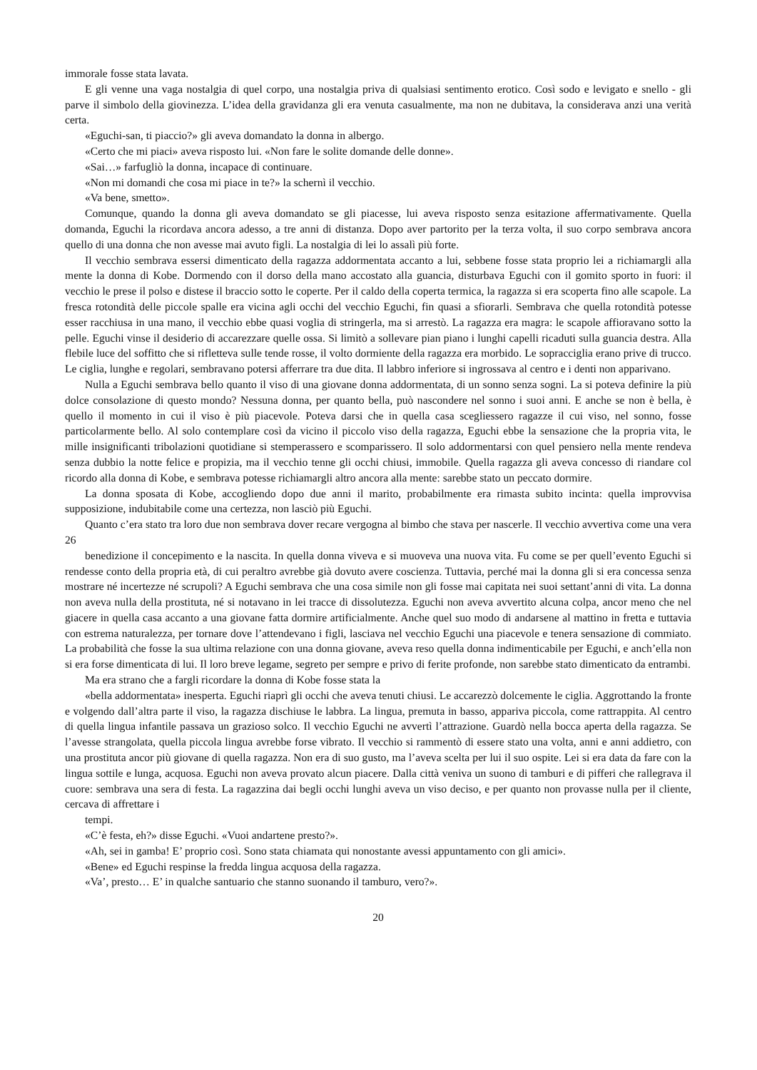immorale fosse stata lavata.
E gli venne una vaga nostalgia di quel corpo, una nostalgia priva di qualsiasi sentimento erotico. Così sodo e levigato e snello - gli parve il simbolo della giovinezza. L’idea della gravidanza gli era venuta casualmente, ma non ne dubitava, la considerava anzi una verità certa.
«Eguchi-san, ti piaccio?» gli aveva domandato la donna in albergo.
«Certo che mi piaci» aveva risposto lui. «Non fare le solite domande delle donne».
«Sai…» farfugliò la donna, incapace di continuare.
«Non mi domandi che cosa mi piace in te?» la schernì il vecchio.
«Va bene, smetto».
Comunque, quando la donna gli aveva domandato se gli piacesse, lui aveva risposto senza esitazione affermativamente. Quella domanda, Eguchi la ricordava ancora adesso, a tre anni di distanza. Dopo aver partorito per la terza volta, il suo corpo sembrava ancora quello di una donna che non avesse mai avuto figli. La nostalgia di lei lo assalì più forte.
Il vecchio sembrava essersi dimenticato della ragazza addormentata accanto a lui, sebbene fosse stata proprio lei a richiamargli alla mente la donna di Kobe. Dormendo con il dorso della mano accostato alla guancia, disturbava Eguchi con il gomito sporto in fuori: il vecchio le prese il polso e distese il braccio sotto le coperte. Per il caldo della coperta termica, la ragazza si era scoperta fino alle scapole. La fresca rotondità delle piccole spalle era vicina agli occhi del vecchio Eguchi, fin quasi a sfiorarli. Sembrava che quella rotondità potesse esser racchiusa in una mano, il vecchio ebbe quasi voglia di stringerla, ma si arrestò. La ragazza era magra: le scapole affioravano sotto la pelle. Eguchi vinse il desiderio di accarezzare quelle ossa. Si limitò a sollevare pian piano i lunghi capelli ricaduti sulla guancia destra. Alla flebile luce del soffitto che si rifletteva sulle tende rosse, il volto dormiente della ragazza era morbido. Le sopracciglia erano prive di trucco. Le ciglia, lunghe e regolari, sembravano potersi afferrare tra due dita. Il labbro inferiore si ingrossava al centro e i denti non apparivano.
Nulla a Eguchi sembrava bello quanto il viso di una giovane donna addormentata, di un sonno senza sogni. La si poteva definire la più dolce consolazione di questo mondo? Nessuna donna, per quanto bella, può nascondere nel sonno i suoi anni. E anche se non è bella, è quello il momento in cui il viso è più piacevole. Poteva darsi che in quella casa scegliessero ragazze il cui viso, nel sonno, fosse particolarmente bello. Al solo contemplare così da vicino il piccolo viso della ragazza, Eguchi ebbe la sensazione che la propria vita, le mille insignificanti tribolazioni quotidiane si stemperassero e scomparissero. Il solo addormentarsi con quel pensiero nella mente rendeva senza dubbio la notte felice e propizia, ma il vecchio tenne gli occhi chiusi, immobile. Quella ragazza gli aveva concesso di riandare col ricordo alla donna di Kobe, e sembrava potesse richiamargli altro ancora alla mente: sarebbe stato un peccato dormire.
La donna sposata di Kobe, accogliendo dopo due anni il marito, probabilmente era rimasta subito incinta: quella improvvisa supposizione, indubitabile come una certezza, non lasciò più Eguchi.
Quanto c’era stato tra loro due non sembrava dover recare vergogna al bimbo che stava per nascerle. Il vecchio avvertiva come una vera 26
benedizione il concepimento e la nascita. In quella donna viveva e si muoveva una nuova vita. Fu come se per quell’evento Eguchi si rendesse conto della propria età, di cui peraltro avrebbe già dovuto avere coscienza. Tuttavia, perché mai la donna gli si era concessa senza mostrare né incertezze né scrupoli? A Eguchi sembrava che una cosa simile non gli fosse mai capitata nei suoi settant’anni di vita. La donna non aveva nulla della prostituta, né si notavano in lei tracce di dissolutezza. Eguchi non aveva avvertito alcuna colpa, ancor meno che nel giacere in quella casa accanto a una giovane fatta dormire artificialmente. Anche quel suo modo di andarsene al mattino in fretta e tuttavia con estrema naturalezza, per tornare dove l’attendevano i figli, lasciava nel vecchio Eguchi una piacevole e tenera sensazione di commiato. La probabilità che fosse la sua ultima relazione con una donna giovane, aveva reso quella donna indimenticabile per Eguchi, e anch’ella non si era forse dimenticata di lui. Il loro breve legame, segreto per sempre e privo di ferite profonde, non sarebbe stato dimenticato da entrambi.
Ma era strano che a fargli ricordare la donna di Kobe fosse stata la
«bella addormentata» inesperta. Eguchi riaprì gli occhi che aveva tenuti chiusi. Le accarezzò dolcemente le ciglia. Aggrottando la fronte e volgendo dall’altra parte il viso, la ragazza dischiuse le labbra. La lingua, premuta in basso, appariva piccola, come rattrappita. Al centro di quella lingua infantile passava un grazioso solco. Il vecchio Eguchi ne avvertì l’attrazione. Guardò nella bocca aperta della ragazza. Se l’avesse strangolata, quella piccola lingua avrebbe forse vibrato. Il vecchio si rammentò di essere stato una volta, anni e anni addietro, con una prostituta ancor più giovane di quella ragazza. Non era di suo gusto, ma l’aveva scelta per lui il suo ospite. Lei si era data da fare con la lingua sottile e lunga, acquosa. Eguchi non aveva provato alcun piacere. Dalla città veniva un suono di tamburi e di pifferi che rallegrava il cuore: sembrava una sera di festa. La ragazzina dai begli occhi lunghi aveva un viso deciso, e per quanto non provasse nulla per il cliente, cercava di affrettare i
tempi.
«C’è festa, eh?» disse Eguchi. «Vuoi andartene presto?».
«Ah, sei in gamba! E’ proprio così. Sono stata chiamata qui nonostante avessi appuntamento con gli amici».
«Bene» ed Eguchi respinse la fredda lingua acquosa della ragazza.
«Va’, presto… E’ in qualche santuario che stanno suonando il tamburo, vero?».
20